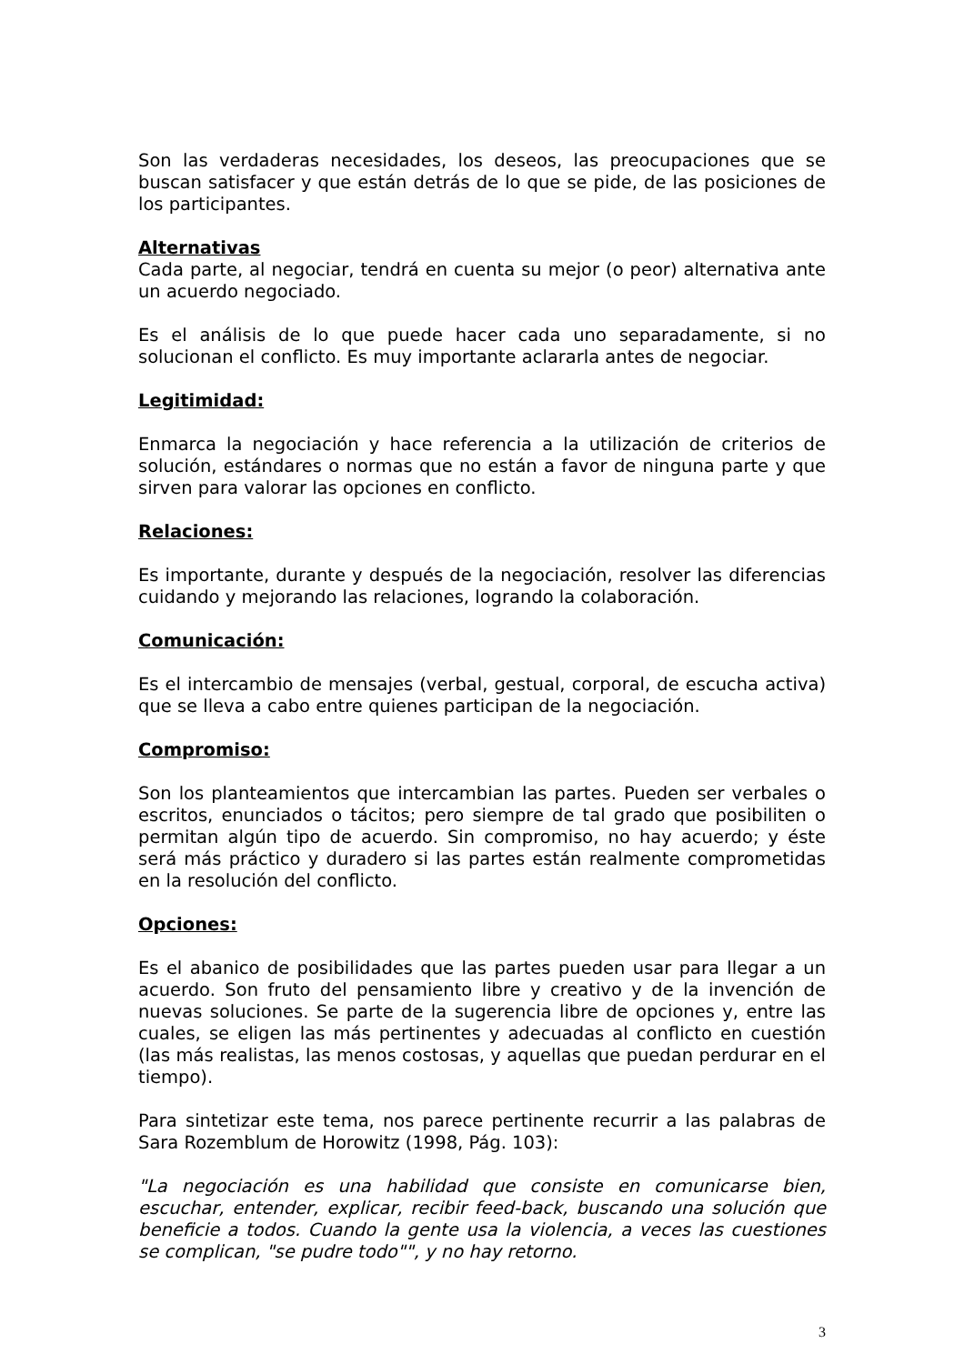Son las verdaderas necesidades, los deseos, las preocupaciones que se buscan satisfacer y que están detrás de lo que se pide, de las posiciones de los participantes.
Alternativas
Cada parte, al negociar, tendrá en cuenta su mejor (o peor) alternativa ante un acuerdo negociado.
Es el análisis de lo que puede hacer cada uno separadamente, si no solucionan el conflicto. Es muy importante aclararla antes de negociar.
Legitimidad:
Enmarca la negociación y hace referencia a la utilización de criterios de solución, estándares o normas que no están a favor de ninguna parte y que sirven para valorar las opciones en conflicto.
Relaciones:
Es importante, durante y después de la negociación, resolver las diferencias cuidando y mejorando las relaciones, logrando la colaboración.
Comunicación:
Es el intercambio de mensajes (verbal, gestual, corporal, de escucha activa) que se lleva a cabo entre quienes participan de la negociación.
Compromiso:
Son los planteamientos que intercambian las partes. Pueden ser verbales o escritos, enunciados o tácitos; pero siempre de tal grado que posibiliten o permitan algún tipo de acuerdo. Sin compromiso, no hay acuerdo; y éste será más práctico y duradero si las partes están realmente comprometidas en la resolución del conflicto.
Opciones:
Es el abanico de posibilidades que las partes pueden usar para llegar a un acuerdo. Son fruto del pensamiento libre y creativo y de la invención de nuevas soluciones. Se parte de la sugerencia libre de opciones y, entre las cuales, se eligen las más pertinentes y adecuadas al conflicto en cuestión (las más realistas, las menos costosas, y aquellas que puedan perdurar en el tiempo).
Para sintetizar este tema, nos parece pertinente recurrir a las palabras de Sara Rozemblum de Horowitz (1998, Pág. 103):
"La negociación es una habilidad que consiste en comunicarse bien, escuchar, entender, explicar, recibir feed-back, buscando una solución que beneficie a todos. Cuando la gente usa la violencia, a veces las cuestiones se complican, "se pudre todo"", y no hay retorno.
3